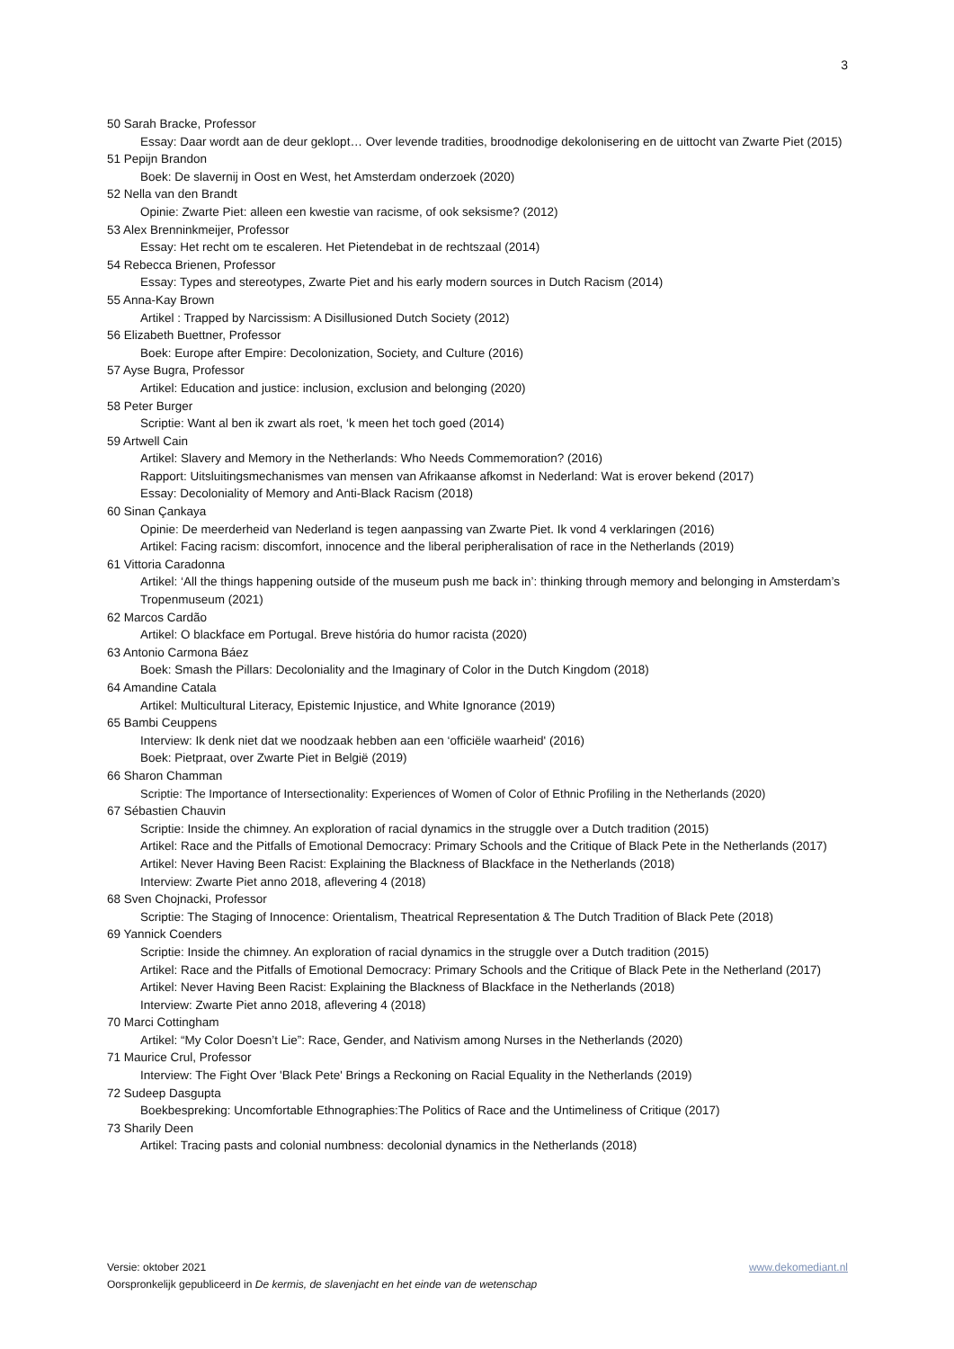3
50 Sarah Bracke, Professor
Essay: Daar wordt aan de deur geklopt… Over levende tradities, broodnodige dekolonisering en de uittocht van Zwarte Piet (2015)
51 Pepijn Brandon
Boek: De slavernij in Oost en West, het Amsterdam onderzoek (2020)
52 Nella van den Brandt
Opinie: Zwarte Piet: alleen een kwestie van racisme, of ook seksisme? (2012)
53 Alex Brenninkmeijer, Professor
Essay: Het recht om te escaleren. Het Pietendebat in de rechtszaal (2014)
54 Rebecca Brienen, Professor
Essay: Types and stereotypes, Zwarte Piet and his early modern sources in Dutch Racism (2014)
55 Anna-Kay Brown
Artikel : Trapped by Narcissism: A Disillusioned Dutch Society (2012)
56 Elizabeth Buettner, Professor
Boek: Europe after Empire: Decolonization, Society, and Culture (2016)
57 Ayse Bugra, Professor
Artikel: Education and justice: inclusion, exclusion and belonging (2020)
58 Peter Burger
Scriptie: Want al ben ik zwart als roet, ‘k meen het toch goed (2014)
59 Artwell Cain
Artikel: Slavery and Memory in the Netherlands: Who Needs Commemoration? (2016)
Rapport: Uitsluitingsmechanismes van mensen van Afrikaanse afkomst in Nederland: Wat is erover bekend (2017)
Essay: Decoloniality of Memory and Anti-Black Racism (2018)
60 Sinan Çankaya
Opinie: De meerderheid van Nederland is tegen aanpassing van Zwarte Piet. Ik vond 4 verklaringen (2016)
Artikel: Facing racism: discomfort, innocence and the liberal peripheralisation of race in the Netherlands (2019)
61 Vittoria Caradonna
Artikel: ‘All the things happening outside of the museum push me back in’: thinking through memory and belonging in Amsterdam’s Tropenmuseum (2021)
62 Marcos Cardão
Artikel: O blackface em Portugal. Breve história do humor racista (2020)
63 Antonio Carmona Báez
Boek: Smash the Pillars: Decoloniality and the Imaginary of Color in the Dutch Kingdom (2018)
64 Amandine Catala
Artikel: Multicultural Literacy, Epistemic Injustice, and White Ignorance (2019)
65 Bambi Ceuppens
Interview: Ik denk niet dat we noodzaak hebben aan een ‘officiële waarheid' (2016)
Boek: Pietpraat, over Zwarte Piet in België (2019)
66 Sharon Chamman
Scriptie: The Importance of Intersectionality: Experiences of Women of Color of Ethnic Profiling in the Netherlands (2020)
67 Sébastien Chauvin
Scriptie: Inside the chimney. An exploration of racial dynamics in the struggle over a Dutch tradition (2015)
Artikel: Race and the Pitfalls of Emotional Democracy: Primary Schools and the Critique of Black Pete in the Netherlands (2017)
Artikel: Never Having Been Racist: Explaining the Blackness of Blackface in the Netherlands (2018)
Interview: Zwarte Piet anno 2018, aflevering 4 (2018)
68 Sven Chojnacki, Professor
Scriptie: The Staging of Innocence: Orientalism, Theatrical Representation & The Dutch Tradition of Black Pete (2018)
69 Yannick Coenders
Scriptie: Inside the chimney. An exploration of racial dynamics in the struggle over a Dutch tradition (2015)
Artikel: Race and the Pitfalls of Emotional Democracy: Primary Schools and the Critique of Black Pete in the Netherland (2017)
Artikel: Never Having Been Racist: Explaining the Blackness of Blackface in the Netherlands (2018)
Interview: Zwarte Piet anno 2018, aflevering 4 (2018)
70 Marci Cottingham
Artikel: “My Color Doesn’t Lie”: Race, Gender, and Nativism among Nurses in the Netherlands (2020)
71 Maurice Crul, Professor
Interview: The Fight Over 'Black Pete' Brings a Reckoning on Racial Equality in the Netherlands (2019)
72 Sudeep Dasgupta
Boekbespreking: Uncomfortable Ethnographies:The Politics of Race and the Untimeliness of Critique (2017)
73 Sharily Deen
Artikel: Tracing pasts and colonial numbness: decolonial dynamics in the Netherlands (2018)
www.dekomediant.nl Versie: oktober 2021
Oorspronkelijk gepubliceerd in De kermis, de slavenjacht en het einde van de wetenschap